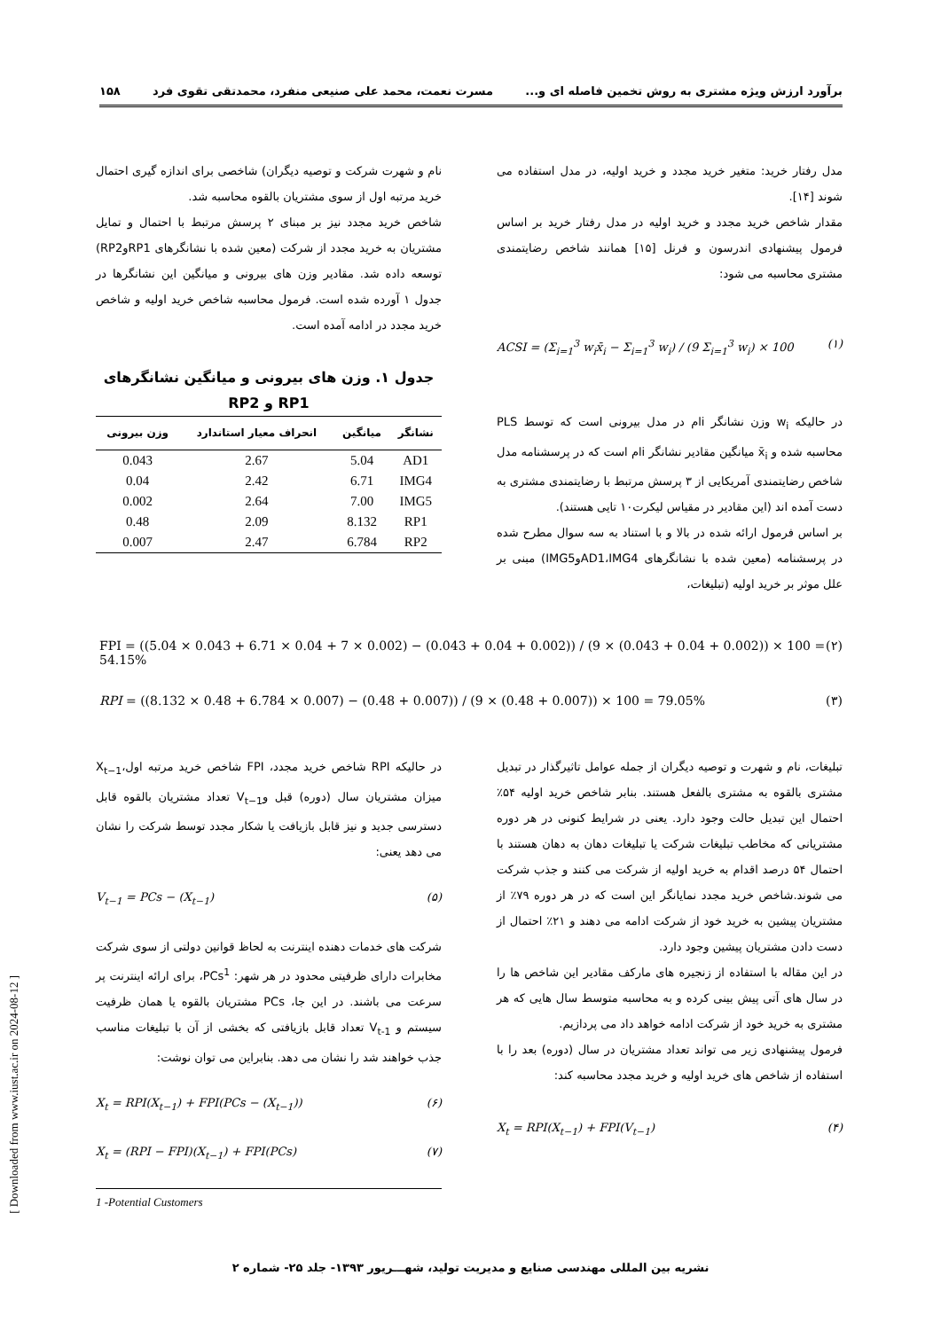برآورد ارزش ویژه مشتری به روش تخمین فاصله ای و... مسرت نعمت، محمد علی صنیعی منفرد، محمدتقی تقوی فرد ۱۵۸
مدل رفتار خرید: متغیر خرید مجدد و خرید اولیه، در مدل استفاده می شوند [۱۴].
مقدار شاخص خرید مجدد و خرید اولیه در مدل رفتار خرید بر اساس فرمول پیشنهادی اندرسون و فرنل [۱۵] همانند شاخص رضایتمندی مشتری محاسبه می شود:
ACSI = (Σ<sub>i=1</sub><sup>3</sup> w<sub>i</sub>x̄<sub>i</sub> − Σ<sub>i=1</sub><sup>3</sup> w<sub>i</sub>) / (9 Σ<sub>i=1</sub><sup>3</sup> w<sub>i</sub>) × 100 (۱)
در حالیکه w<sub>i</sub> وزن نشانگر iام در مدل بیرونی است که توسط PLS محاسبه شده و x̄<sub>i</sub> میانگین مقادیر نشانگر iام است که در پرسشنامه مدل شاخص رضایتمندی آمریکایی از ۳ پرسش مرتبط با رضایتمندی مشتری به دست آمده اند (این مقادیر در مقیاس لیکرت۱۰ تایی هستند).
بر اساس فرمول ارائه شده در بالا و با استناد به سه سوال مطرح شده در پرسشنامه (معین شده با نشانگرهای AD1،IMG4وIMG5) مبنی بر علل موثر بر خرید اولیه (تبلیغات،
نام و شهرت شرکت و توصیه دیگران) شاخصی برای اندازه گیری احتمال خرید مرتبه اول از سوی مشتریان بالقوه محاسبه شد.
شاخص خرید مجدد نیز بر مبنای ۲ پرسش مرتبط با احتمال و تمایل مشتریان به خرید مجدد از شرکت (معین شده با نشانگرهای RP1وRP2) توسعه داده شد. مقادیر وزن های بیرونی و میانگین این نشانگرها در جدول ۱ آورده شده است. فرمول محاسبه شاخص خرید اولیه و شاخص خرید مجدد در ادامه آمده است.
جدول ۱. وزن های بیرونی و میانگین نشانگرهای RP1 و RP2
| نشانگر | میانگین | انحراف معیار استاندارد | وزن بیرونی |
| --- | --- | --- | --- |
| AD1 | 5.04 | 2.67 | 0.043 |
| IMG4 | 6.71 | 2.42 | 0.04 |
| IMG5 | 7.00 | 2.64 | 0.002 |
| RP1 | 8.132 | 2.09 | 0.48 |
| RP2 | 6.784 | 2.47 | 0.007 |
FPI = ((5.04 × 0.043 + 6.71 × 0.04 + 7 × 0.002) − (0.043 + 0.04 + 0.002)) / (9 × (0.043 + 0.04 + 0.002)) × 100 = 54.15% (۲)
RPI = ((8.132 × 0.48 + 6.784 × 0.007) − (0.48 + 0.007)) / (9 × (0.48 + 0.007)) × 100 = 79.05% (۳)
تبلیغات، نام و شهرت و توصیه دیگران از جمله عوامل تاثیرگذار در تبدیل مشتری بالقوه به مشتری بالفعل هستند. بنابر شاخص خرید اولیه ۵۴٪ احتمال این تبدیل حالت وجود دارد. یعنی در شرایط کنونی در هر دوره مشتریانی که مخاطب تبلیغات شرکت یا تبلیغات دهان به دهان هستند با احتمال ۵۴ درصد اقدام به خرید اولیه از شرکت می کنند و جذب شرکت می شوند.شاخص خرید مجدد نمایانگر این است که در هر دوره ۷۹٪ از مشتریان پیشین به خرید خود از شرکت ادامه می دهند و ۲۱٪ احتمال از دست دادن مشتریان پیشین وجود دارد.
در این مقاله با استفاده از زنجیره های مارکف مقادیر این شاخص ها را در سال های آتی پیش بینی کرده و به محاسبه متوسط سال هایی که هر مشتری به خرید خود از شرکت ادامه خواهد داد می پردازیم.
فرمول پیشنهادی زیر می تواند تعداد مشتریان در سال (دوره) بعد را با استفاده از شاخص های خرید اولیه و خرید مجدد محاسبه کند:
X<sub>t</sub> = RPI(X<sub>t−1</sub>) + FPI(V<sub>t−1</sub>) (۴)
در حالیکه RPI شاخص خرید مجدد، FPI شاخص خرید مرتبه اول،X<sub>t−1</sub> میزان مشتریان سال (دوره) قبل وV<sub>t−1</sub> تعداد مشتریان بالقوه قابل دسترسی جدید و نیز قابل بازیافت یا شکار مجدد توسط شرکت را نشان می دهد یعنی:
V<sub>t−1</sub> = PCs − (X<sub>t−1</sub>) (۵)
شرکت های خدمات دهنده اینترنت به لحاظ قوانین دولتی از سوی شرکت مخابرات دارای ظرفیتی محدود در هر شهر: PCs<sup>1</sup>، برای ارائه اینترنت پر سرعت می باشند. در این جا، PCs مشتریان بالقوه یا همان ظرفیت سیستم و V<sub>t-1</sub> تعداد قابل بازیافتی که بخشی از آن با تبلیغات مناسب جذب خواهند شد را نشان می دهد. بنابراین می توان نوشت:
X<sub>t</sub> = RPI(X<sub>t−1</sub>) + FPI(PCs − (X<sub>t−1</sub>)) (۶)
X<sub>t</sub> = (RPI − FPI)(X<sub>t−1</sub>) + FPI(PCs) (۷)
1 -Potential Customers
[ Downloaded from www.iust.ac.ir on 2024-08-12 ]
نشریه بین المللی مهندسی صنایع و مدیریت تولید، شهـــریور ۱۳۹۳- جلد ۲۵- شماره ۲